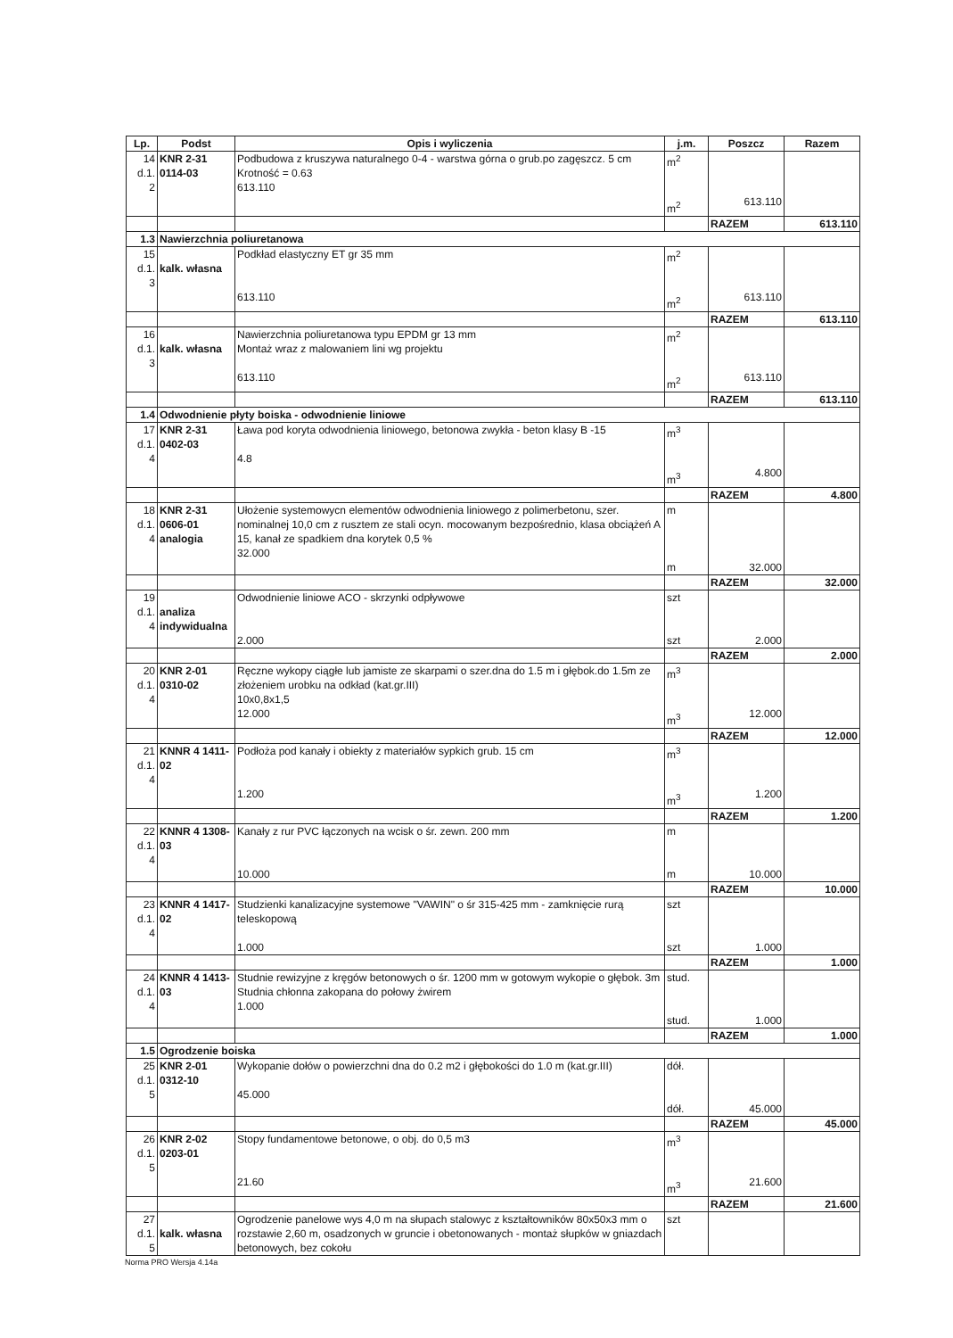| Lp. | Podst | Opis i wyliczenia | j.m. | Poszcz | Razem |
| --- | --- | --- | --- | --- | --- |
| 14 d.1. 2 | KNR 2-31 0114-03 | Podbudowa z kruszywa naturalnego 0-4 - warstwa górna o grub.po zagęszcz. 5 cm Krotność = 0.63 613.110 | m<sup>2</sup> m<sup>2</sup> | 613.110 | |
| | | | | RAZEM | 613.110 |
| 1.3 | Nawierzchnia poliuretanowa | | | | |
| 15 d.1. 3 | kalk. własna | Podkład elastyczny ET gr 35 mm 613.110 | m<sup>2</sup> m<sup>2</sup> | 613.110 | |
| | | | | RAZEM | 613.110 |
| 16 d.1. 3 | kalk. własna | Nawierzchnia poliuretanowa typu EPDM gr 13 mm Montaż wraz z malowaniem lini wg projektu 613.110 | m<sup>2</sup> m<sup>2</sup> | 613.110 | |
| | | | | RAZEM | 613.110 |
| 1.4 | Odwodnienie płyty boiska - odwodnienie liniowe | | | | |
| 17 d.1. 4 | KNR 2-31 0402-03 | Ława pod koryta odwodnienia liniowego, betonowa zwykła - beton klasy B -15 4.8 | m<sup>3</sup> m<sup>3</sup> | 4.800 | |
| | | | | RAZEM | 4.800 |
| 18 d.1. 4 | KNR 2-31 0606-01 analogia | Ułożenie systemowycn elementów odwodnienia liniowego z polimerbetonu, szer. nominalnej 10,0 cm z rusztem ze stali ocyn. mocowanym bezpośrednio, klasa obciążeń A 15, kanał ze spadkiem dna korytek 0,5 % 32.000 | m m | 32.000 | |
| | | | | RAZEM | 32.000 |
| 19 d.1. 4 | analiza indywidualna | Odwodnienie liniowe ACO - skrzynki odpływowe 2.000 | szt szt | 2.000 | |
| | | | | RAZEM | 2.000 |
| 20 d.1. 4 | KNR 2-01 0310-02 | Ręczne wykopy ciągłe lub jamiste ze skarpami o szer.dna do 1.5 m i głębok.do 1.5m ze złożeniem urobku na odkład (kat.gr.III) 10x0,8x1,5 12.000 | m<sup>3</sup> m<sup>3</sup> | 12.000 | |
| | | | | RAZEM | 12.000 |
| 21 d.1. 4 | KNNR 4 1411-02 | Podłoża pod kanały i obiekty z materiałów sypkich grub. 15 cm 1.200 | m<sup>3</sup> m<sup>3</sup> | 1.200 | |
| | | | | RAZEM | 1.200 |
| 22 d.1. 4 | KNNR 4 1308-03 | Kanały z rur PVC łączonych na wcisk o śr. zewn. 200 mm 10.000 | m m | 10.000 | |
| | | | | RAZEM | 10.000 |
| 23 d.1. 4 | KNNR 4 1417-02 | Studzienki kanalizacyjne systemowe "VAWIN" o śr 315-425 mm - zamknięcie rurą teleskopową 1.000 | szt szt | 1.000 | |
| | | | | RAZEM | 1.000 |
| 24 d.1. 4 | KNNR 4 1413-03 | Studnie rewizyjne z kręgów betonowych o śr. 1200 mm w gotowym wykopie o głębok. 3m Studnia chłonna zakopana do połowy żwirem 1.000 | stud. stud. | 1.000 | |
| | | | | RAZEM | 1.000 |
| 1.5 | Ogrodzenie boiska | | | | |
| 25 d.1. 5 | KNR 2-01 0312-10 | Wykopanie dołów o powierzchni dna do 0.2 m2 i głębokości do 1.0 m (kat.gr.III) 45.000 | dół. dół. | 45.000 | |
| | | | | RAZEM | 45.000 |
| 26 d.1. 5 | KNR 2-02 0203-01 | Stopy fundamentowe betonowe, o obj. do 0,5 m3 21.60 | m<sup>3</sup> m<sup>3</sup> | 21.600 | |
| | | | | RAZEM | 21.600 |
| 27 d.1. 5 | kalk. własna | Ogrodzenie panelowe wys 4,0 m na słupach stalowyc z kształtowników 80x50x3 mm o rozstawie 2,60 m, osadzonych w gruncie i obetonowanych - montaż słupków w gniazdach betonowych, bez cokołu | szt | | |
Norma PRO Wersja 4.14a